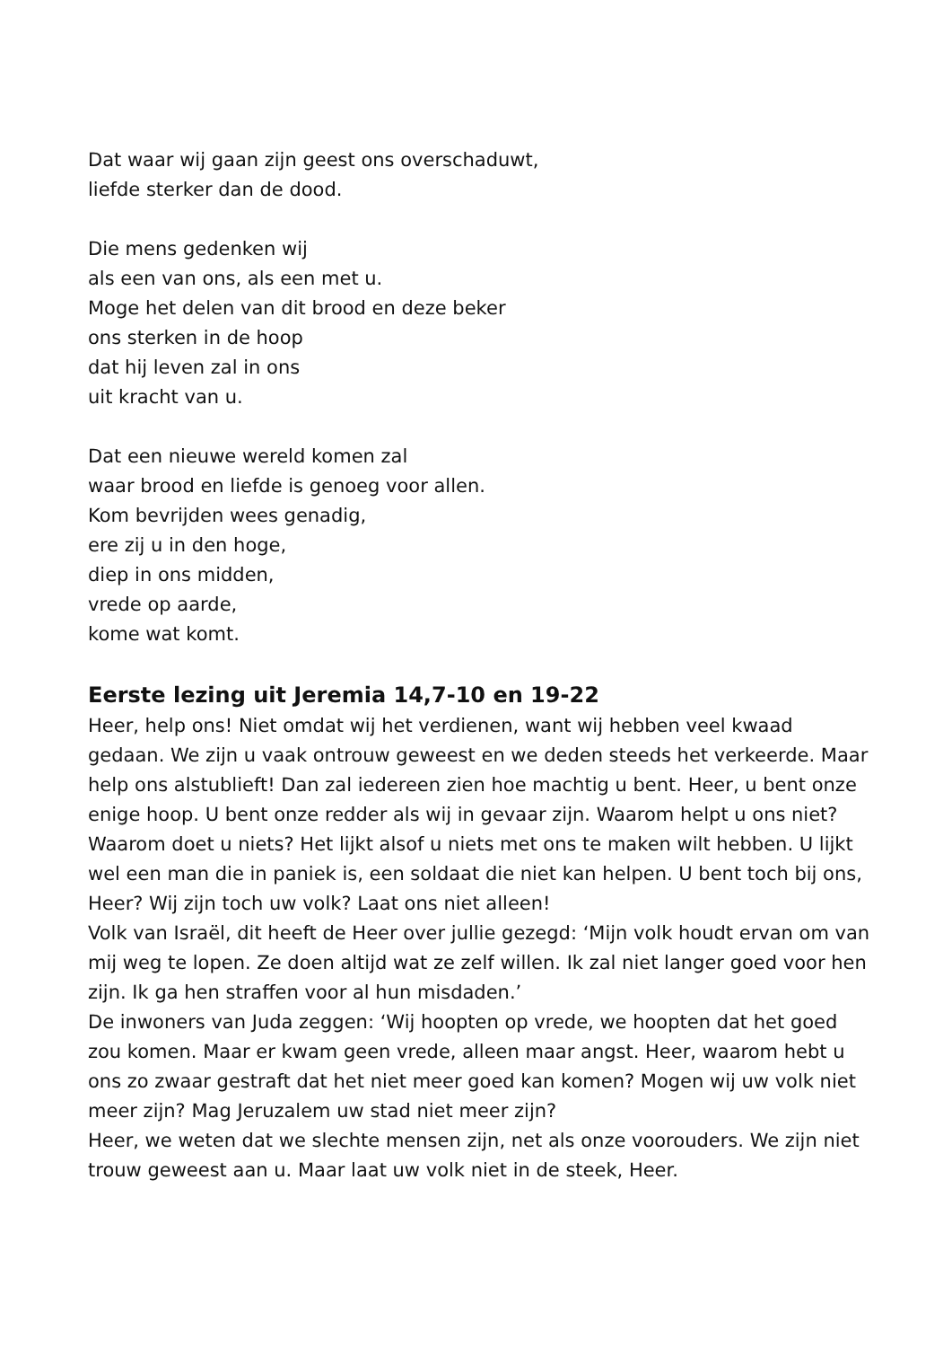Dat waar wij gaan zijn geest ons overschaduwt,
liefde sterker dan de dood.
Die mens gedenken wij
als een van ons, als een met u.
Moge het delen van dit brood en deze beker
ons sterken in de hoop
dat hij leven zal in ons
uit kracht van u.
Dat een nieuwe wereld komen zal
waar brood en liefde is genoeg voor allen.
Kom bevrijden wees genadig,
ere zij u in den hoge,
diep in ons midden,
vrede op aarde,
kome wat komt.
Eerste lezing uit Jeremia 14,7-10 en 19-22
Heer, help ons! Niet omdat wij het verdienen, want wij hebben veel kwaad gedaan. We zijn u vaak ontrouw geweest en we deden steeds het verkeerde. Maar help ons alstublieft! Dan zal iedereen zien hoe machtig u bent. Heer, u bent onze enige hoop. U bent onze redder als wij in gevaar zijn. Waarom helpt u ons niet? Waarom doet u niets? Het lijkt alsof u niets met ons te maken wilt hebben. U lijkt wel een man die in paniek is, een soldaat die niet kan helpen. U bent toch bij ons, Heer? Wij zijn toch uw volk? Laat ons niet alleen!
Volk van Israël, dit heeft de Heer over jullie gezegd: ‘Mijn volk houdt ervan om van mij weg te lopen. Ze doen altijd wat ze zelf willen. Ik zal niet langer goed voor hen zijn. Ik ga hen straffen voor al hun misdaden.’
De inwoners van Juda zeggen: ‘Wij hoopten op vrede, we hoopten dat het goed zou komen. Maar er kwam geen vrede, alleen maar angst. Heer, waarom hebt u ons zo zwaar gestraft dat het niet meer goed kan komen? Mogen wij uw volk niet meer zijn? Mag Jeruzalem uw stad niet meer zijn?
Heer, we weten dat we slechte mensen zijn, net als onze voorouders. We zijn niet trouw geweest aan u. Maar laat uw volk niet in de steek, Heer.